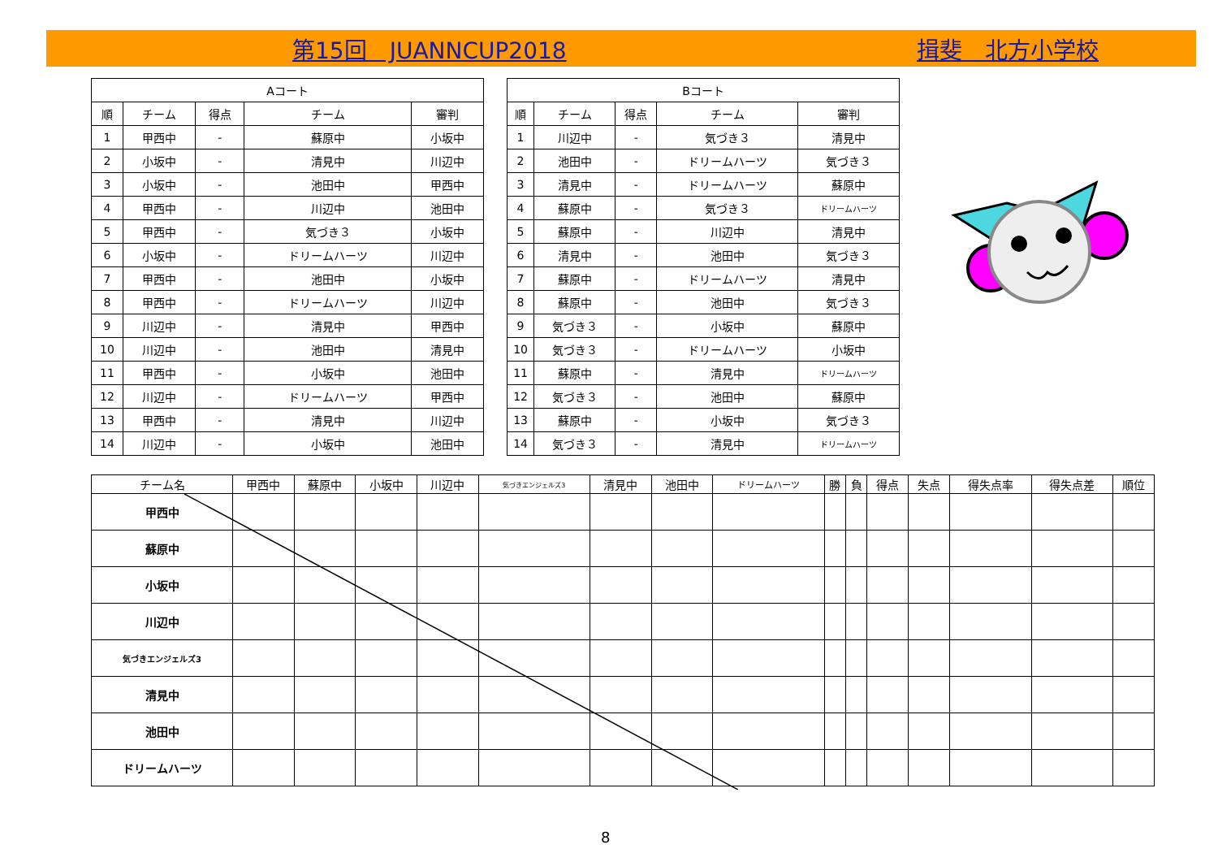第15回　JUANNCUP2018 揖斐　北方小学校
| Aコート | | | | |
| --- | --- | --- | --- | --- |
| 順 | チーム | 得点 | チーム | 審判 |
| 1 | 甲西中 | - | 蘇原中 | 小坂中 |
| 2 | 小坂中 | - | 清見中 | 川辺中 |
| 3 | 小坂中 | - | 池田中 | 甲西中 |
| 4 | 甲西中 | - | 川辺中 | 池田中 |
| 5 | 甲西中 | - | 気づき３ | 小坂中 |
| 6 | 小坂中 | - | ドリームハーツ | 川辺中 |
| 7 | 甲西中 | - | 池田中 | 小坂中 |
| 8 | 甲西中 | - | ドリームハーツ | 川辺中 |
| 9 | 川辺中 | - | 清見中 | 甲西中 |
| 10 | 川辺中 | - | 池田中 | 清見中 |
| 11 | 甲西中 | - | 小坂中 | 池田中 |
| 12 | 川辺中 | - | ドリームハーツ | 甲西中 |
| 13 | 甲西中 | - | 清見中 | 川辺中 |
| 14 | 川辺中 | - | 小坂中 | 池田中 |
| Bコート | | | | |
| --- | --- | --- | --- | --- |
| 順 | チーム | 得点 | チーム | 審判 |
| 1 | 川辺中 | - | 気づき３ | 清見中 |
| 2 | 池田中 | - | ドリームハーツ | 気づき３ |
| 3 | 清見中 | - | ドリームハーツ | 蘇原中 |
| 4 | 蘇原中 | - | 気づき３ | ドリームハーツ |
| 5 | 蘇原中 | - | 川辺中 | 清見中 |
| 6 | 清見中 | - | 池田中 | 気づき３ |
| 7 | 蘇原中 | - | ドリームハーツ | 清見中 |
| 8 | 蘇原中 | - | 池田中 | 気づき３ |
| 9 | 気づき３ | - | 小坂中 | 蘇原中 |
| 10 | 気づき３ | - | ドリームハーツ | 小坂中 |
| 11 | 蘇原中 | - | 清見中 | ドリームハーツ |
| 12 | 気づき３ | - | 池田中 | 蘇原中 |
| 13 | 蘇原中 | - | 小坂中 | 気づき３ |
| 14 | 気づき３ | - | 清見中 | ドリームハーツ |
| チーム名 | 甲西中 | 蘇原中 | 小坂中 | 川辺中 | 気づきエンジェルズ3 | 清見中 | 池田中 | ドリームハーツ | 勝 | 負 | 得点 | 失点 | 得失点率 | 得失点差 | 順位 |
| --- | --- | --- | --- | --- | --- | --- | --- | --- | --- | --- | --- | --- | --- | --- | --- |
| 甲西中 | | | | | | | | | | | | | | | |
| 蘇原中 | | | | | | | | | | | | | | | |
| 小坂中 | | | | | | | | | | | | | | | |
| 川辺中 | | | | | | | | | | | | | | | |
| 気づきエンジェルズ3 | | | | | | | | | | | | | | | |
| 清見中 | | | | | | | | | | | | | | | |
| 池田中 | | | | | | | | | | | | | | | |
| ドリームハーツ | | | | | | | | | | | | | | | |
8